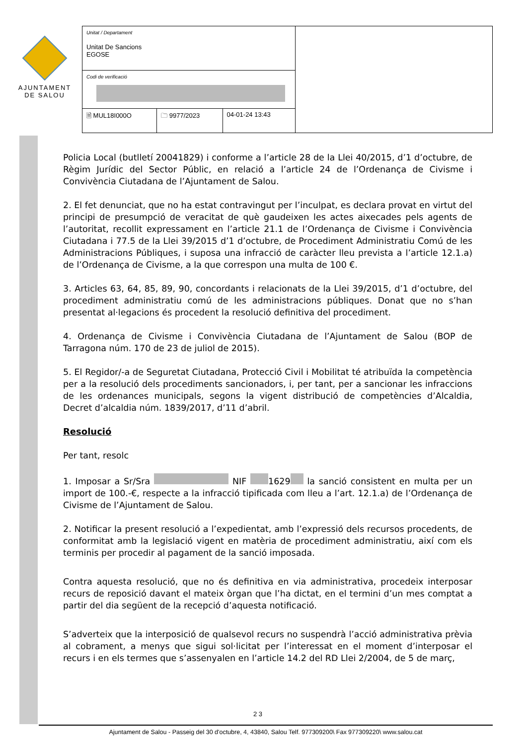AJUNTAMENT
DE SALOU
| Unitat / Departament Unitat De Sancions EGOSE | | | |
| Codi de verificació | | | |
| 🗎 MUL18I000O | 🗀 9977/2023 | 04-01-24 13:43 | |
Policia Local (butlletí 20041829) i conforme a l’article 28 de la Llei 40/2015, d’1 d’octubre, de Règim Jurídic del Sector Públic, en relació a l’article 24 de l’Ordenança de Civisme i Convivència Ciutadana de l’Ajuntament de Salou.
2. El fet denunciat, que no ha estat contravingut per l’inculpat, es declara provat en virtut del principi de presumpció de veracitat de què gaudeixen les actes aixecades pels agents de l’autoritat, recollit expressament en l’article 21.1 de l’Ordenança de Civisme i Convivència Ciutadana i 77.5 de la Llei 39/2015 d’1 d’octubre, de Procediment Administratiu Comú de les Administracions Públiques, i suposa una infracció de caràcter lleu prevista a l’article 12.1.a) de l’Ordenança de Civisme, a la que correspon una multa de 100 €.
3. Articles 63, 64, 85, 89, 90, concordants i relacionats de la Llei 39/2015, d’1 d’octubre, del procediment administratiu comú de les administracions públiques. Donat que no s’han presentat al·legacions és procedent la resolució definitiva del procediment.
4. Ordenança de Civisme i Convivència Ciutadana de l’Ajuntament de Salou (BOP de Tarragona núm. 170 de 23 de juliol de 2015).
5. El Regidor/-a de Seguretat Ciutadana, Protecció Civil i Mobilitat té atribuïda la competència per a la resolució dels procediments sancionadors, i, per tant, per a sancionar les infraccions de les ordenances municipals, segons la vigent distribució de competències d’Alcaldia, Decret d’alcaldia núm. 1839/2017, d’11 d’abril.
Resolució
Per tant, resolc
1. Imposar a Sr/Sra NIF 1629 la sanció consistent en multa per un import de 100.-€, respecte a la infracció tipificada com lleu a l’art. 12.1.a) de l’Ordenança de Civisme de l’Ajuntament de Salou.
2. Notificar la present resolució a l’expedientat, amb l’expressió dels recursos procedents, de conformitat amb la legislació vigent en matèria de procediment administratiu, així com els terminis per procedir al pagament de la sanció imposada.
Contra aquesta resolució, que no és definitiva en via administrativa, procedeix interposar recurs de reposició davant el mateix òrgan que l’ha dictat, en el termini d’un mes comptat a partir del dia següent de la recepció d’aquesta notificació.
S’adverteix que la interposició de qualsevol recurs no suspendrà l’acció administrativa prèvia al cobrament, a menys que sigui sol·licitat per l’interessat en el moment d’interposar el recurs i en els termes que s’assenyalen en l’article 14.2 del RD Llei 2/2004, de 5 de març,
2 3
Ajuntament de Salou - Passeig del 30 d'octubre, 4, 43840, Salou Telf. 977309200\ Fax 977309220\ www.salou.cat